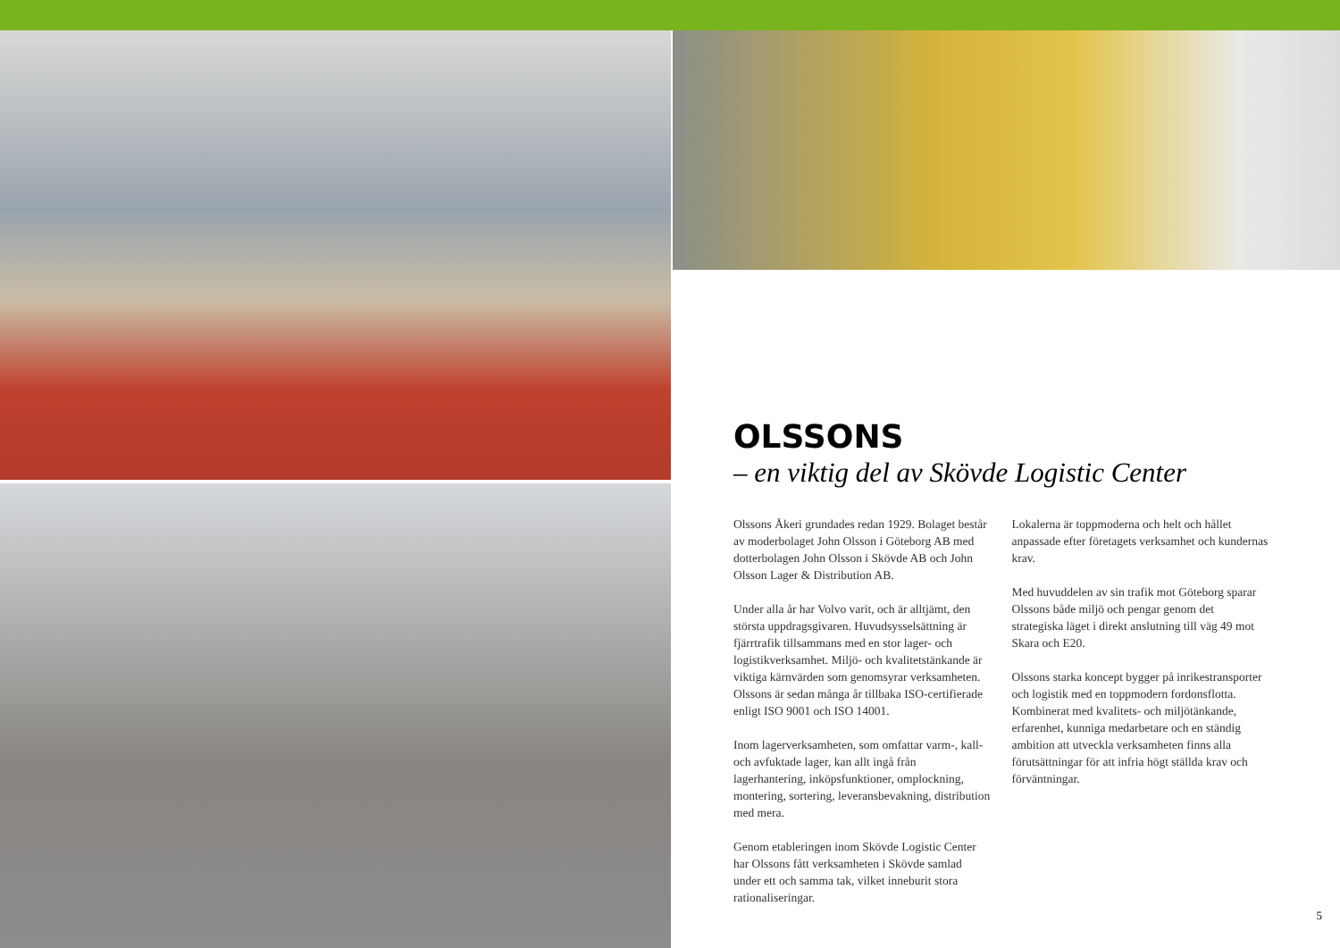OLSSONS
– en viktig del av Skövde Logistic Center
Olssons Åkeri grundades redan 1929. Bolaget består av moderbolaget John Olsson i Göteborg AB med dotterbolagen John Olsson i Skövde AB och John Olsson Lager & Distribution AB.
Under alla år har Volvo varit, och är alltjämt, den största uppdragsgivaren. Huvudsysselsättning är fjärrtrafik tillsammans med en stor lager- och logistikverksamhet. Miljö- och kvalitetstänkande är viktiga kärnvärden som genomsyrar verksamheten. Olssons är sedan många år tillbaka ISO-certifierade enligt ISO 9001 och ISO 14001.
Inom lagerverksamheten, som omfattar varm-, kall- och avfuktade lager, kan allt ingå från lagerhantering, inköpsfunktioner, omplockning, montering, sortering, leveransbevakning, distribution med mera.
Genom etableringen inom Skövde Logistic Center har Olssons fått verksamheten i Skövde samlad under ett och samma tak, vilket inneburit stora rationaliseringar.
Lokalerna är toppmoderna och helt och hållet anpassade efter företagets verksamhet och kundernas krav.
Med huvuddelen av sin trafik mot Göteborg sparar Olssons både miljö och pengar genom det strategiska läget i direkt anslutning till väg 49 mot Skara och E20.
Olssons starka koncept bygger på inrikestransporter och logistik med en toppmodern fordonsflotta. Kombinerat med kvalitets- och miljötänkande, erfarenhet, kunniga medarbetare och en ständig ambition att utveckla verksamheten finns alla förutsättningar för att infria högt ställda krav och förväntningar.
5